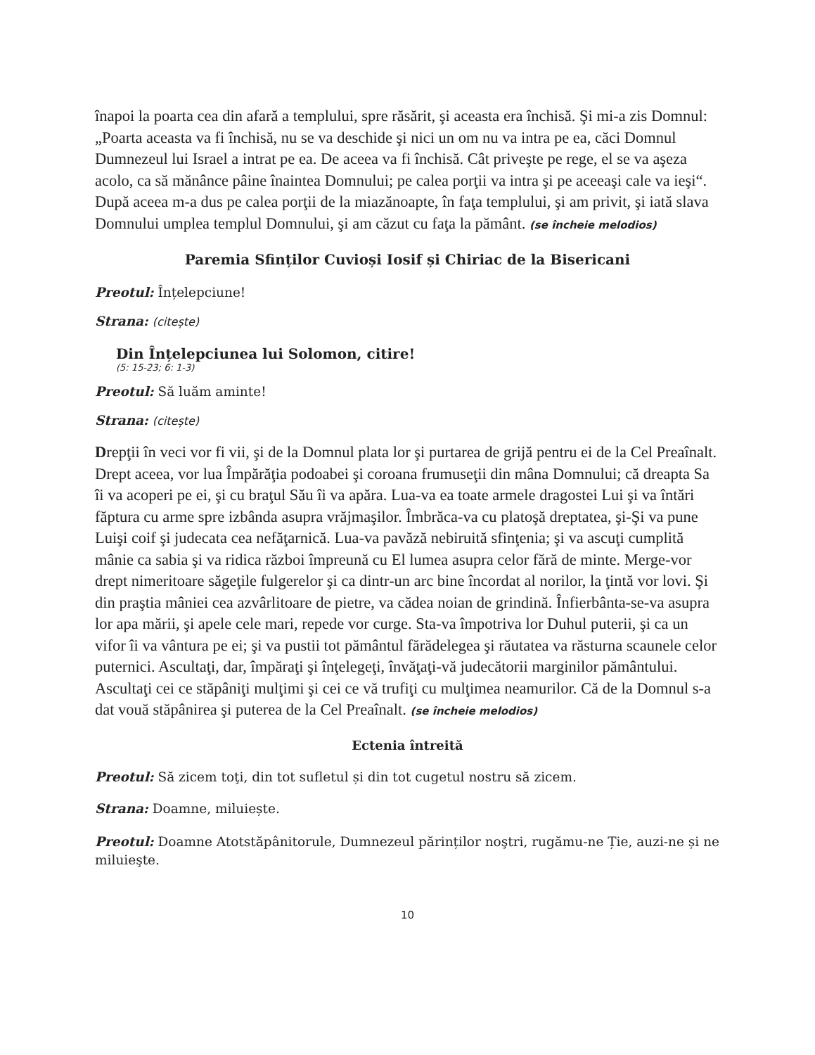înapoi la poarta cea din afară a templului, spre răsărit, şi aceasta era închisă. Şi mi-a zis Domnul: „Poarta aceasta va fi închisă, nu se va deschide şi nici un om nu va intra pe ea, căci Domnul Dumnezeul lui Israel a intrat pe ea. De aceea va fi închisă. Cât priveşte pe rege, el se va aşeza acolo, ca să mănânce pâine înaintea Domnului; pe calea porţii va intra şi pe aceeaşi cale va ieşi“. După aceea m-a dus pe calea porţii de la miazănoapte, în faţa templului, şi am privit, şi iată slava Domnului umplea templul Domnului, şi am căzut cu faţa la pământ. (se încheie melodios)
Paremia Sfinților Cuvioși Iosif și Chiriac de la Bisericani
Preotul: Înțelepciune!
Strana: (citește)
Din Înțelepciunea lui Solomon, citire!
(5: 15-23; 6: 1-3)
Preotul: Să luăm aminte!
Strana: (citește)
Drepţii în veci vor fi vii, şi de la Domnul plata lor şi purtarea de grijă pentru ei de la Cel Preaînalt. Drept aceea, vor lua Împărăţia podoabei şi coroana frumuseţii din mâna Domnului; că dreapta Sa îi va acoperi pe ei, şi cu braţul Său îi va apăra. Lua-va ea toate armele dragostei Lui şi va întări făptura cu arme spre izbânda asupra vrăjmaşilor. Îmbrăca-va cu platoşă dreptatea, şi-Şi va pune Luişi coif şi judecata cea nefăţarnică. Lua-va pavăză nebiruită sfinţenia; şi va ascuţi cumplită mânie ca sabia şi va ridica război împreună cu El lumea asupra celor fără de minte. Merge-vor drept nimeritoare săgeţile fulgerelor şi ca dintr-un arc bine încordat al norilor, la ţintă vor lovi. Şi din praştia mâniei cea azvârlitoare de pietre, va cădea noian de grindină. Înfierbânta-se-va asupra lor apa mării, şi apele cele mari, repede vor curge. Sta-va împotriva lor Duhul puterii, şi ca un vifor îi va vântura pe ei; şi va pustii tot pământul fărădelegea şi răutatea va răsturna scaunele celor puternici. Ascultaţi, dar, împăraţi şi înţelegeţi, învăţaţi-vă judecătorii marginilor pământului. Ascultaţi cei ce stăpâniţi mulţimi şi cei ce vă trufiţi cu mulţimea neamurilor. Că de la Domnul s-a dat vouă stăpânirea şi puterea de la Cel Preaînalt. (se încheie melodios)
Ectenia întreită
Preotul: Să zicem toţi, din tot sufletul și din tot cugetul nostru să zicem.
Strana: Doamne, miluiește.
Preotul: Doamne Atotstăpânitorule, Dumnezeul părinților noştri, rugămu-ne Ție, auzi-ne și ne miluieşte.
10